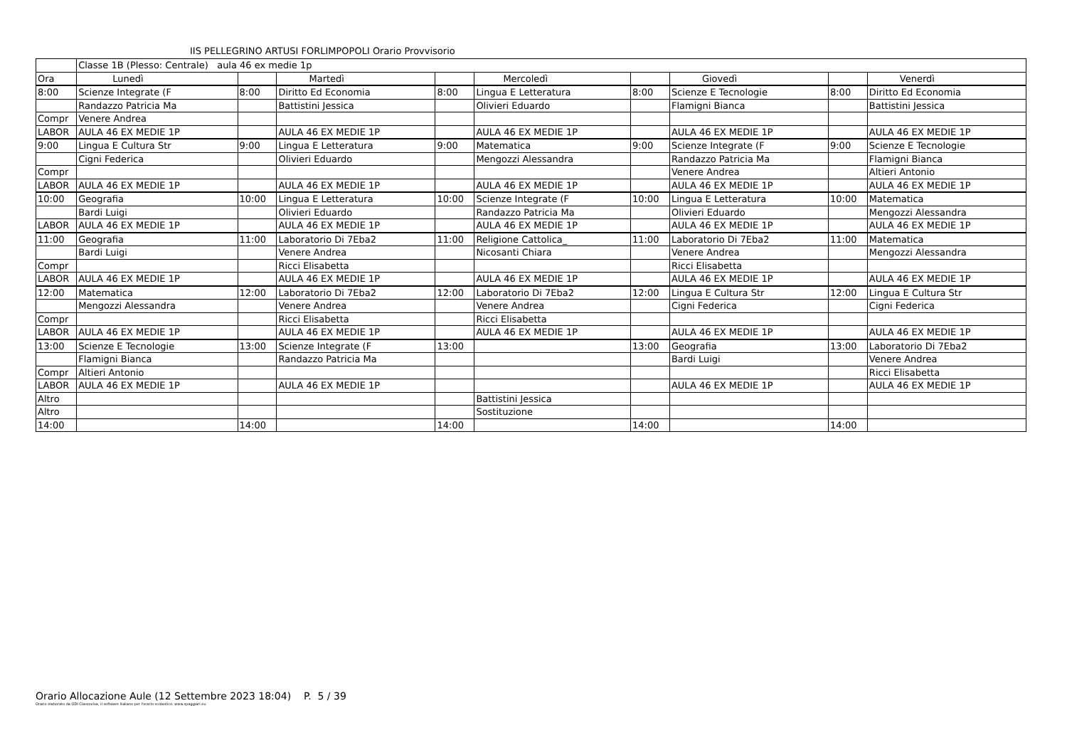IIS PELLEGRINO ARTUSI FORLIMPOPOLI Orario Provvisorio
| | Classe 1B (Plesso: Centrale) aula 46 ex medie 1p | | | | | | | | |
| Ora | Lunedì | | Martedì | | Mercoledì | | Giovedì | | Venerdì |
| 8:00 | Scienze Integrate (F | 8:00 | Diritto Ed Economia | 8:00 | Lingua E Letteratura | 8:00 | Scienze E Tecnologie | 8:00 | Diritto Ed Economia |
| | Randazzo Patricia Ma | | Battistini Jessica | | Olivieri Eduardo | | Flamigni Bianca | | Battistini Jessica |
| Compr | Venere Andrea | | | | | | | | |
| LABOR | AULA 46 EX MEDIE 1P | | AULA 46 EX MEDIE 1P | | AULA 46 EX MEDIE 1P | | AULA 46 EX MEDIE 1P | | AULA 46 EX MEDIE 1P |
| 9:00 | Lingua E Cultura Str | 9:00 | Lingua E Letteratura | 9:00 | Matematica | 9:00 | Scienze Integrate (F | 9:00 | Scienze E Tecnologie |
| | Cigni Federica | | Olivieri Eduardo | | Mengozzi Alessandra | | Randazzo Patricia Ma | | Flamigni Bianca |
| Compr | | | | | | | Venere Andrea | | Altieri Antonio |
| LABOR | AULA 46 EX MEDIE 1P | | AULA 46 EX MEDIE 1P | | AULA 46 EX MEDIE 1P | | AULA 46 EX MEDIE 1P | | AULA 46 EX MEDIE 1P |
| 10:00 | Geografia | 10:00 | Lingua E Letteratura | 10:00 | Scienze Integrate (F | 10:00 | Lingua E Letteratura | 10:00 | Matematica |
| | Bardi Luigi | | Olivieri Eduardo | | Randazzo Patricia Ma | | Olivieri Eduardo | | Mengozzi Alessandra |
| LABOR | AULA 46 EX MEDIE 1P | | AULA 46 EX MEDIE 1P | | AULA 46 EX MEDIE 1P | | AULA 46 EX MEDIE 1P | | AULA 46 EX MEDIE 1P |
| 11:00 | Geografia | 11:00 | Laboratorio Di 7Eba2 | 11:00 | Religione Cattolica_ | 11:00 | Laboratorio Di 7Eba2 | 11:00 | Matematica |
| | Bardi Luigi | | Venere Andrea | | Nicosanti Chiara | | Venere Andrea | | Mengozzi Alessandra |
| Compr | | | Ricci Elisabetta | | | | Ricci Elisabetta | | |
| LABOR | AULA 46 EX MEDIE 1P | | AULA 46 EX MEDIE 1P | | AULA 46 EX MEDIE 1P | | AULA 46 EX MEDIE 1P | | AULA 46 EX MEDIE 1P |
| 12:00 | Matematica | 12:00 | Laboratorio Di 7Eba2 | 12:00 | Laboratorio Di 7Eba2 | 12:00 | Lingua E Cultura Str | 12:00 | Lingua E Cultura Str |
| | Mengozzi Alessandra | | Venere Andrea | | Venere Andrea | | Cigni Federica | | Cigni Federica |
| Compr | | | Ricci Elisabetta | | Ricci Elisabetta | | | | |
| LABOR | AULA 46 EX MEDIE 1P | | AULA 46 EX MEDIE 1P | | AULA 46 EX MEDIE 1P | | AULA 46 EX MEDIE 1P | | AULA 46 EX MEDIE 1P |
| 13:00 | Scienze E Tecnologie | 13:00 | Scienze Integrate (F | 13:00 | | 13:00 | Geografia | 13:00 | Laboratorio Di 7Eba2 |
| | Flamigni Bianca | | Randazzo Patricia Ma | | | | Bardi Luigi | | Venere Andrea |
| Compr | Altieri Antonio | | | | | | | | Ricci Elisabetta |
| LABOR | AULA 46 EX MEDIE 1P | | AULA 46 EX MEDIE 1P | | | | AULA 46 EX MEDIE 1P | | AULA 46 EX MEDIE 1P |
| Altro | | | | | Battistini Jessica | | | | |
| Altro | | | | | Sostituzione | | | | |
| 14:00 | | 14:00 | | 14:00 | | 14:00 | | 14:00 | |
Orario Allocazione Aule (12 Settembre 2023 18:04) P. 5 / 39
Orario elaborato da ODI Classeviva, il software italiano per l'orario scolastico. www.spaggiari.eu